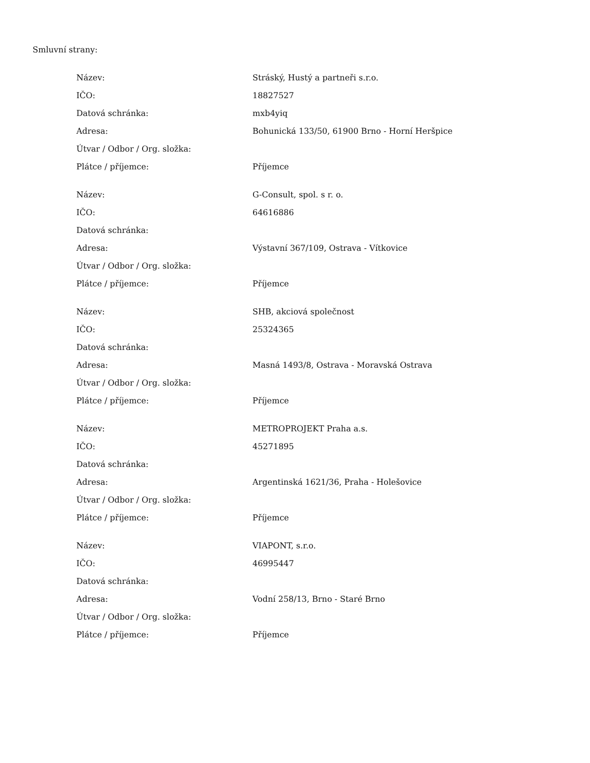Smluvní strany:
| Název: | Stráský, Hustý a partneři s.r.o. |
| IČO: | 18827527 |
| Datová schránka: | mxb4yiq |
| Adresa: | Bohunická 133/50, 61900 Brno - Horní Heršpice |
| Útvar / Odbor / Org. složka: | |
| Plátce / příjemce: | Příjemce |
| Název: | G-Consult, spol. s r. o. |
| IČO: | 64616886 |
| Datová schránka: | |
| Adresa: | Výstavní 367/109, Ostrava - Vítkovice |
| Útvar / Odbor / Org. složka: | |
| Plátce / příjemce: | Příjemce |
| Název: | SHB, akciová společnost |
| IČO: | 25324365 |
| Datová schránka: | |
| Adresa: | Masná 1493/8, Ostrava - Moravská Ostrava |
| Útvar / Odbor / Org. složka: | |
| Plátce / příjemce: | Příjemce |
| Název: | METROPROJEKT Praha a.s. |
| IČO: | 45271895 |
| Datová schránka: | |
| Adresa: | Argentinská 1621/36, Praha - Holešovice |
| Útvar / Odbor / Org. složka: | |
| Plátce / příjemce: | Příjemce |
| Název: | VIAPONT, s.r.o. |
| IČO: | 46995447 |
| Datová schránka: | |
| Adresa: | Vodní 258/13, Brno - Staré Brno |
| Útvar / Odbor / Org. složka: | |
| Plátce / příjemce: | Příjemce |